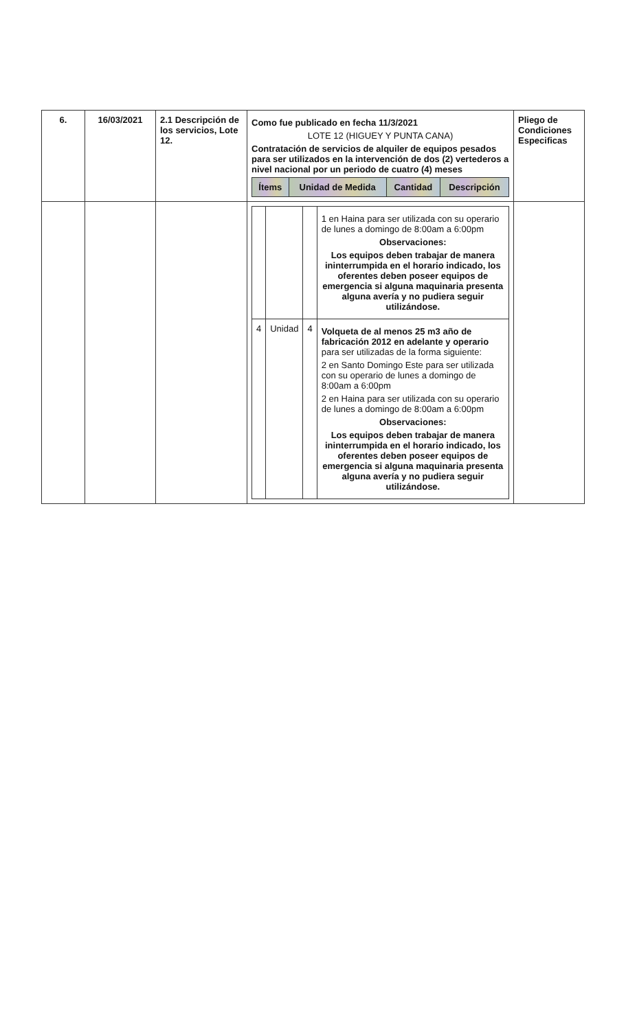| 6. | 16/03/2021 | 2.1 Descripción de los servicios, Lote 12. | Como fue publicado en fecha 11/3/2021 LOTE 12 (HIGUEY Y PUNTA CANA) Contratación de servicios de alquiler de equipos pesados para ser utilizados en la intervención de dos (2) vertederos a nivel nacional por un periodo de cuatro (4) meses / Ítems / Unidad de Medida / Cantidad / Descripción / / --- / --- / --- / --- / | Pliego de Condiciones Especificas |
| | | | / / / / 1 en Haina para ser utilizada con su operario de lunes a domingo de 8:00am a 6:00pm Observaciones: Los equipos deben trabajar de manera ininterrumpida en el horario indicado, los oferentes deben poseer equipos de emergencia si alguna maquinaria presenta alguna avería y no pudiera seguir utilizándose. / / 4 / Unidad / 4 / Volqueta de al menos 25 m3 año de fabricación 2012 en adelante y operario para ser utilizadas de la forma siguiente: 2 en Santo Domingo Este para ser utilizada con su operario de lunes a domingo de 8:00am a 6:00pm 2 en Haina para ser utilizada con su operario de lunes a domingo de 8:00am a 6:00pm Observaciones: Los equipos deben trabajar de manera ininterrumpida en el horario indicado, los oferentes deben poseer equipos de emergencia si alguna maquinaria presenta alguna avería y no pudiera seguir utilizándose. / | |